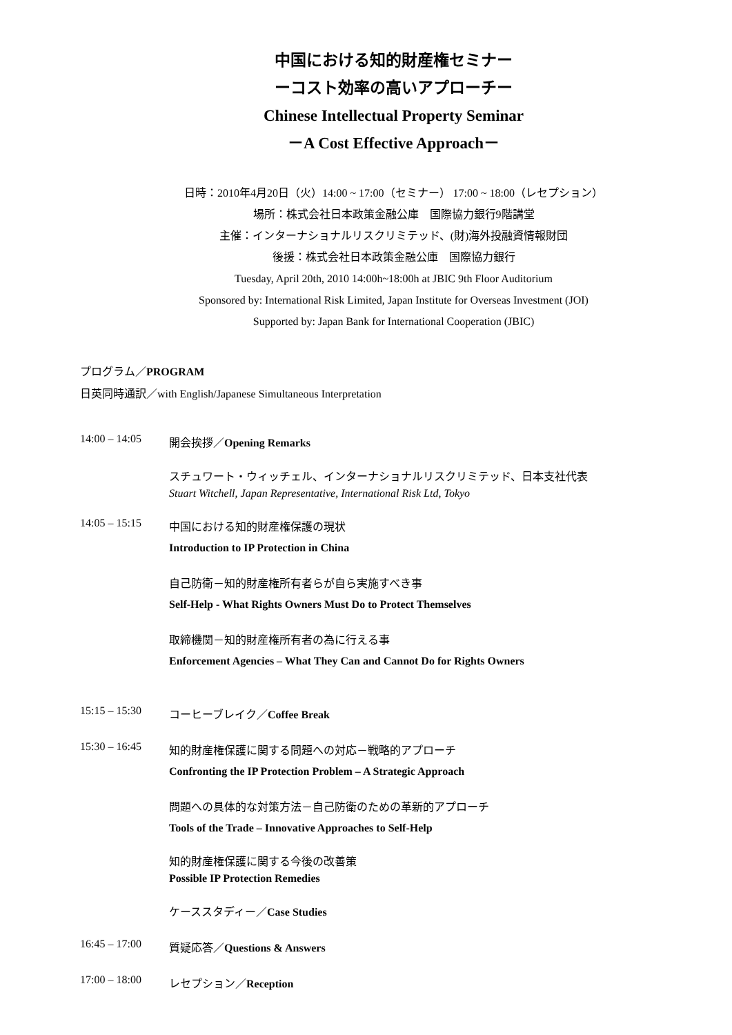中国における知的財産権セミナー
ーコスト効率の高いアプローチー
Chinese Intellectual Property Seminar
－A Cost Effective Approach－
日時：2010年4月20日（火）14:00 ~ 17:00（セミナー） 17:00 ~ 18:00（レセプション）
場所：株式会社日本政策金融公庫　国際協力銀行9階講堂
主催：インターナショナルリスクリミテッド、(財)海外投融資情報財団
後援：株式会社日本政策金融公庫　国際協力銀行
Tuesday, April 20th, 2010 14:00h~18:00h at JBIC 9th Floor Auditorium
Sponsored by: International Risk Limited, Japan Institute for Overseas Investment (JOI)
Supported by: Japan Bank for International Cooperation (JBIC)
プログラム／PROGRAM
日英同時通訳／with English/Japanese Simultaneous Interpretation
14:00 – 14:05
開会挨拶／Opening Remarks
スチュワート・ウィッチェル、インターナショナルリスクリミテッド、日本支社代表
Stuart Witchell, Japan Representative, International Risk Ltd, Tokyo
14:05 – 15:15
中国における知的財産権保護の現状
Introduction to IP Protection in China
自己防衛－知的財産権所有者らが自ら実施すべき事
Self-Help - What Rights Owners Must Do to Protect Themselves
取締機関－知的財産権所有者の為に行える事
Enforcement Agencies – What They Can and Cannot Do for Rights Owners
15:15 – 15:30
コーヒーブレイク／Coffee Break
15:30 – 16:45
知的財産権保護に関する問題への対応－戦略的アプローチ
Confronting the IP Protection Problem – A Strategic Approach
問題への具体的な対策方法－自己防衛のための革新的アプローチ
Tools of the Trade – Innovative Approaches to Self-Help
知的財産権保護に関する今後の改善策
Possible IP Protection Remedies
ケーススタディー／Case Studies
16:45 – 17:00
質疑応答／Questions & Answers
17:00 – 18:00
レセプション／Reception